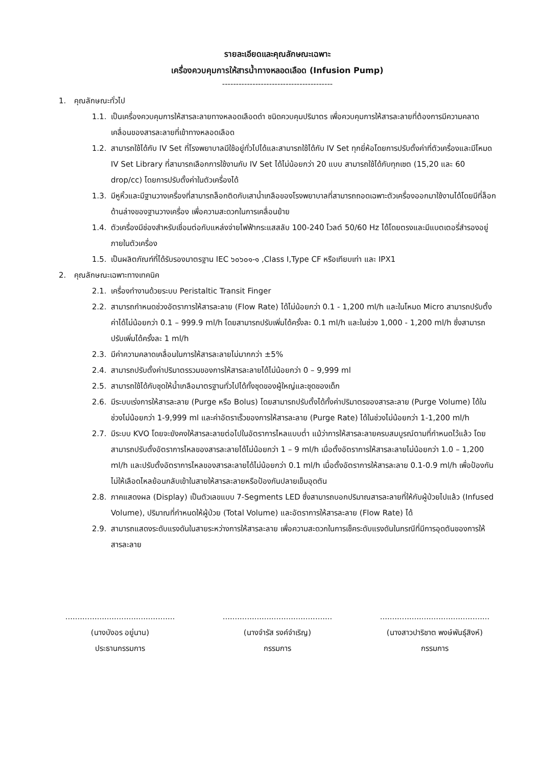รายละเอียดและคุณลักษณะเฉพาะ
เครื่องควบคุมการให้สารน้ำทางหลอดเลือด (Infusion Pump)
----------------------------------------
1. คุณลักษณะทั่วไป
1.1. เป็นเครื่องควบคุมการให้สารละลายทางหลอดเลือดดำ ชนิดควบคุมปริมาตร เพื่อควบคุมการให้สารละลายที่ต้องการมีความคลาดเคลื่อนของสารละลายที่เข้าทางหลอดเลือด
1.2. สามารถใช้ได้กับ IV Set ที่โรงพยาบาลมีใช้อยู่ทั่วไปได้และสามารถใช้ได้กับ IV Set ทุกยี่ห้อโดยการปรับตั้งค่าที่ตัวเครื่องและมีโหมด IV Set Library ที่สามารถเลือกการใช้งานกับ IV Set ได้ไม่น้อยกว่า 20 แบบ สามารถใช้ได้กับทุกเซต (15,20 และ 60 drop/cc) โดยการปรับตั้งค่าในตัวเครื่องได้
1.3. มีหูหิ้วและมีฐานวางเครื่องที่สามารถล็อกติดกับเสาน้ำเกลือของโรงพยาบาลที่สามารถถอดเฉพาะตัวเครื่องออกมาใช้งานได้โดยมีที่ล็อกด้านล่างของฐานวางเครื่อง เพื่อความสะดวกในการเคลื่อนย้าย
1.4. ตัวเครื่องมีช่องสำหรับเชื่อมต่อกับแหล่งจ่ายไฟฟ้ากระแสสลับ 100-240 โวลต์ 50/60 Hz ได้โดยตรงและมีแบตเตอรี่สำรองอยู่ภายในตัวเครื่อง
1.5. เป็นผลิตภัณฑ์ที่ได้รับรองมาตรฐาน IEC ๖๐๖๐๑-๑ ,Class I,Type CF หรือเทียบเท่า และ IPX1
2. คุณลักษณะเฉพาะทางเทคนิค
2.1. เครื่องทำงานด้วยระบบ Peristaltic Transit Finger
2.2. สามารถกำหนดช่วงอัตราการให้สารละลาย (Flow Rate) ได้ไม่น้อยกว่า 0.1 - 1,200 ml/h และในโหมด Micro สามารถปรับตั้งค่าได้ไม่น้อยกว่า 0.1 – 999.9 ml/h โดยสามารถปรับเพิ่มได้ครั้งละ 0.1 ml/h และในช่วง 1,000 - 1,200 ml/h ซึ่งสามารถปรับเพิ่มได้ครั้งละ 1 ml/h
2.3. มีค่าความคลาดเคลื่อนในการให้สารละลายไม่มากกว่า ±5%
2.4. สามารถปรับตั้งค่าปริมาตรรวมของการให้สารละลายได้ไม่น้อยกว่า 0 – 9,999 ml
2.5. สามารถใช้ได้กับชุดให้น้ำเกลือมาตรฐานทั่วไปได้ทั้งชุดของผู้ใหญ่และชุดของเด็ก
2.6. มีระบบเร่งการให้สารละลาย (Purge หรือ Bolus) โดยสามารถปรับตั้งได้ทั้งค่าปริมาตรของสารละลาย (Purge Volume) ได้ในช่วงไม่น้อยกว่า 1-9,999 ml และค่าอัตราเร็วของการให้สารละลาย (Purge Rate) ได้ในช่วงไม่น้อยกว่า 1-1,200 ml/h
2.7. มีระบบ KVO โดยจะยังคงให้สารละลายต่อไปในอัตราการไหลแบบต่ำ แม้ว่าการให้สารละลายครบสมบูรณ์ตามที่กำหนดไว้แล้ว โดยสามารถปรับตั้งอัตราการไหลของสารละลายได้ไม่น้อยกว่า 1 – 9 ml/h เมื่อตั้งอัตราการให้สารละลายไม่น้อยกว่า 1.0 – 1,200 ml/h และปรับตั้งอัตราการไหลของสารละลายได้ไม่น้อยกว่า 0.1 ml/h เมื่อตั้งอัตราการให้สารละลาย 0.1-0.9 ml/h เพื่อป้องกันไม่ให้เลือดไหลย้อนกลับเข้าในสายให้สารละลายหรือป้องกันปลายเข็มอุดตัน
2.8. ภาคแสดงผล (Display) เป็นตัวเลขแบบ 7-Segments LED ซึ่งสามารถบอกปริมาณสารละลายที่ให้กับผู้ป่วยไปแล้ว (Infused Volume), ปริมาณที่กำหนดให้ผู้ป่วย (Total Volume) และอัตราการให้สารละลาย (Flow Rate) ได้
2.9. สามารถแสดงระดับแรงดันในสายระหว่างการให้สารละลาย เพื่อความสะดวกในการเช็คระดับแรงดันในกรณีที่มีการอุดตันของการให้สารละลาย
.............................................
(นางบังอร อยู่นาน)
ประธานกรรมการ
.............................................
(นางจำรัส รงค์จำเริญ)
กรรมการ
.............................................
(นางสาวปาริชาต พงษ์พันธุ์สิงห์)
กรรมการ